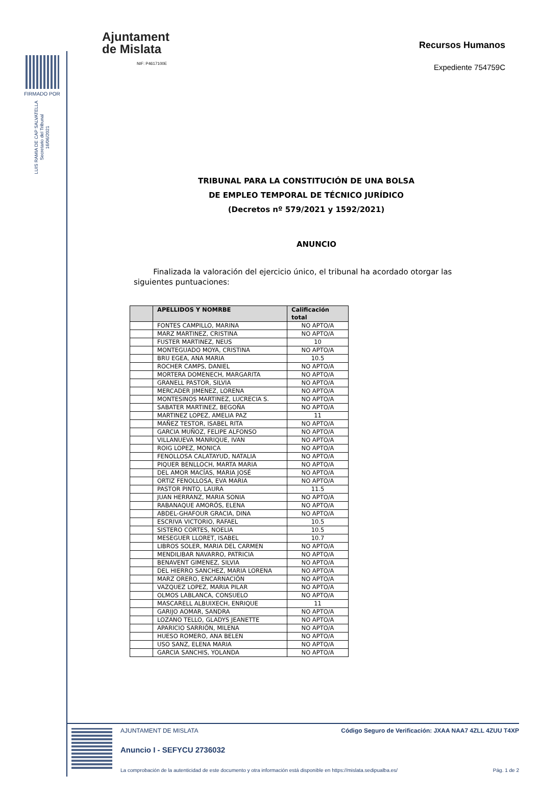FIRMADO POR
LUIS RAMIA DE CAP SALVATELLA
Secretario del Tribunal
16/06/2021
Ajuntament
de Mislata
NIF: P4617100E
Recursos Humanos
Expediente 754759C
TRIBUNAL PARA LA CONSTITUCIÓN DE UNA BOLSA
DE EMPLEO TEMPORAL DE TÉCNICO JURÍDICO
(Decretos nº 579/2021 y 1592/2021)
ANUNCIO
Finalizada la valoración del ejercicio único, el tribunal ha acordado otorgar las siguientes puntuaciones:
| | APELLIDOS Y NOMRBE | Calificación total |
| --- | --- | --- |
| | FONTES CAMPILLO, MARINA | NO APTO/A |
| | MARZ MARTINEZ, CRISTINA | NO APTO/A |
| | FUSTER MARTINEZ, NEUS | 10 |
| | MONTEGUADO MOYA, CRISTINA | NO APTO/A |
| | BRU EGEA, ANA MARIA | 10.5 |
| | ROCHER CAMPS, DANIEL | NO APTO/A |
| | MORTERA DOMENECH, MARGARITA | NO APTO/A |
| | GRANELL PASTOR, SILVIA | NO APTO/A |
| | MERCADER JIMENEZ, LORENA | NO APTO/A |
| | MONTESINOS MARTINEZ, LUCRECIA S. | NO APTO/A |
| | SABATER MARTINEZ, BEGOÑA | NO APTO/A |
| | MARTINEZ LOPEZ, AMELIA PAZ | 11 |
| | MAÑEZ TESTOR, ISABEL RITA | NO APTO/A |
| | GARCIA MUÑOZ, FELIPE ALFONSO | NO APTO/A |
| | VILLANUEVA MANRIQUE, IVAN | NO APTO/A |
| | ROIG LOPEZ, MONICA | NO APTO/A |
| | FENOLLOSA CALATAYUD, NATALIA | NO APTO/A |
| | PIQUER BENLLOCH, MARTA MARIA | NO APTO/A |
| | DEL AMOR MACÍAS, MARIA JOSÉ | NO APTO/A |
| | ORTIZ FENOLLOSA, EVA MARIA | NO APTO/A |
| | PASTOR PINTO, LAURA | 11.5 |
| | JUAN HERRANZ, MARIA SONIA | NO APTO/A |
| | RABANAQUE AMORÓS, ELENA | NO APTO/A |
| | ABDEL-GHAFOUR GRACIA, DINA | NO APTO/A |
| | ESCRIVA VICTORIO, RAFAEL | 10.5 |
| | SISTERO CORTES, NOELIA | 10.5 |
| | MESEGUER LLORET, ISABEL | 10.7 |
| | LIBROS SOLER, MARIA DEL CARMEN | NO APTO/A |
| | MENDILIBAR NAVARRO, PATRICIA | NO APTO/A |
| | BENAVENT GIMENEZ, SILVIA | NO APTO/A |
| | DEL HIERRO SANCHEZ, MARIA LORENA | NO APTO/A |
| | MARZ ORERO, ENCARNACIÓN | NO APTO/A |
| | VAZQUEZ LOPEZ, MARIA PILAR | NO APTO/A |
| | OLMOS LABLANCA, CONSUELO | NO APTO/A |
| | MASCARELL ALBUIXECH, ENRIQUE | 11 |
| | GARIJO AOMAR, SANDRA | NO APTO/A |
| | LOZANO TELLO, GLADYS JEANETTE | NO APTO/A |
| | APARICIO SARRIÓN, MILENA | NO APTO/A |
| | HUESO ROMERO, ANA BELEN | NO APTO/A |
| | USO SANZ, ELENA MARIA | NO APTO/A |
| | GARCIA SANCHIS, YOLANDA | NO APTO/A |
AJUNTAMENT DE MISLATA Código Seguro de Verificación: JXAA NAA7 4ZLL 4ZUU T4XP
Anuncio I - SEFYCU 2736032
La comprobación de la autenticidad de este documento y otra información está disponible en https://mislata.sedipualba.es/ Pág. 1 de 2